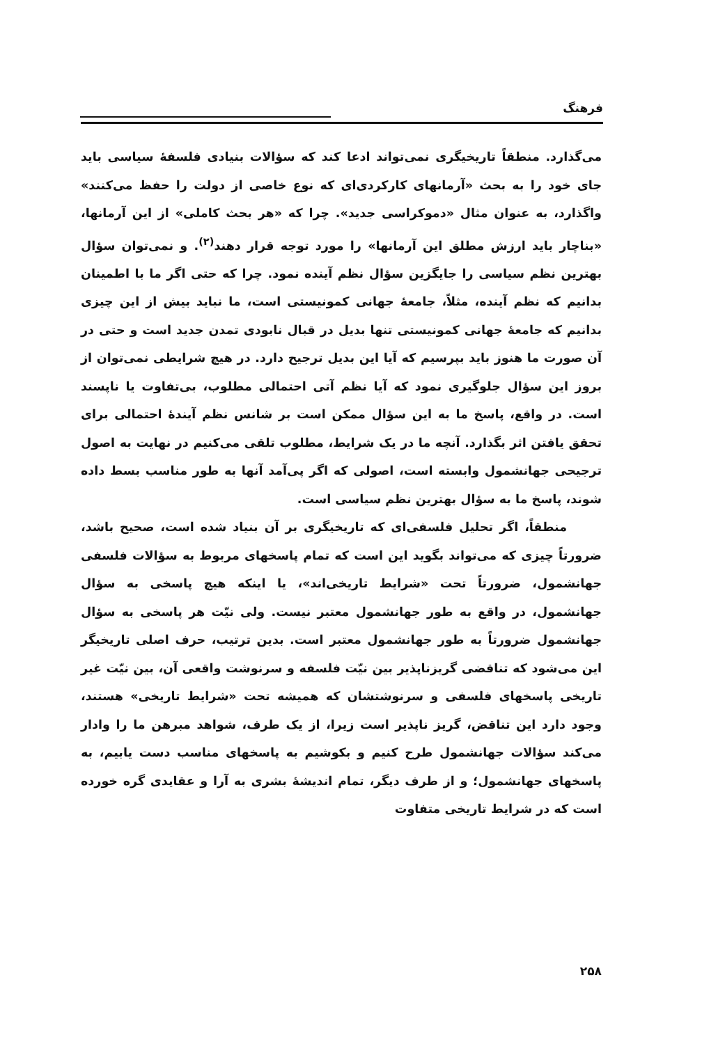فرهنگ
می‌گذارد. منطقاً تاریخیگری نمی‌تواند ادعا کند که سؤالات بنیادی فلسفهٔ سیاسی باید جای خود را به بحث «آرمانهای کارکردی‌ای که نوع خاصی از دولت را حفظ می‌کنند» واگذارد، به عنوان مثال «دموکراسی جدید». چرا که «هر بحث کاملی» از این آرمانها، «بناچار باید ارزش مطلق این آرمانها» را مورد توجه قرار دهند<sup>(۲)</sup>. و نمی‌توان سؤال بهترین نظم سیاسی را جایگزین سؤال نظم آینده نمود. چرا که حتی اگر ما با اطمینان بدانیم که نظم آینده، مثلاً، جامعهٔ جهانی کمونیستی است، ما نباید بیش از این چیزی بدانیم که جامعهٔ جهانی کمونیستی تنها بدیل در قبال نابودی تمدن جدید است و حتی در آن صورت ما هنوز باید بپرسیم که آیا این بدیل ترجیح دارد. در هیچ شرایطی نمی‌توان از بروز این سؤال جلوگیری نمود که آیا نظم آتی احتمالی مطلوب، بی‌تفاوت یا ناپسند است. در واقع، پاسخ ما به این سؤال ممکن است بر شانس نظم آیندهٔ احتمالی برای تحقق یافتن اثر بگذارد. آنچه ما در یک شرایط، مطلوب تلقی می‌کنیم در نهایت به اصول ترجیحی جهانشمول وابسته است، اصولی که اگر پی‌آمد آنها به طور مناسب بسط داده شوند، پاسخ ما به سؤال بهترین نظم سیاسی است.
منطقاً، اگر تحلیل فلسفی‌ای که تاریخیگری بر آن بنیاد شده است، صحیح باشد، ضرورتاً چیزی که می‌تواند بگوید این است که تمام پاسخهای مربوط به سؤالات فلسفی جهانشمول، ضرورتاً تحت «شرایط تاریخی‌اند»، یا اینکه هیچ پاسخی به سؤال جهانشمول، در واقع به طور جهانشمول معتبر نیست. ولی نیّت هر پاسخی به سؤال جهانشمول ضرورتاً به طور جهانشمول معتبر است. بدین ترتیب، حرف اصلی تاریخیگر این می‌شود که تناقضی گریزناپذیر بین نیّت فلسفه و سرنوشت واقعی آن، بین نیّت غیر تاریخی پاسخهای فلسفی و سرنوشتشان که همیشه تحت «شرایط تاریخی» هستند، وجود دارد این تناقض، گریز ناپذیر است زیرا، از یک طرف، شواهد مبرهن ما را وادار می‌کند سؤالات جهانشمول طرح کنیم و بکوشیم به پاسخهای مناسب دست یابیم، به پاسخهای جهانشمول؛ و از طرف دیگر، تمام اندیشهٔ بشری به آرا و عقایدی گره خورده است که در شرایط تاریخی متفاوت
۲۵۸